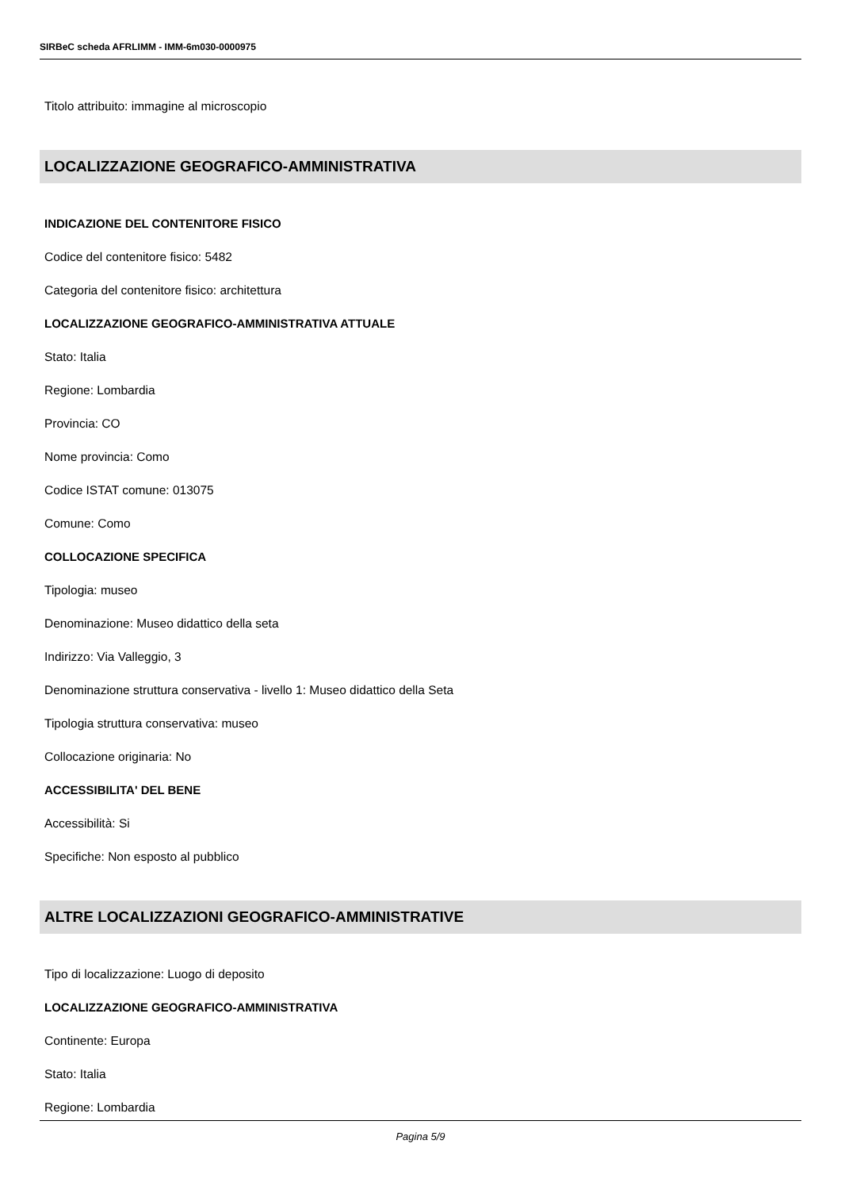SIRBeC scheda AFRLIMM - IMM-6m030-0000975
Titolo attribuito: immagine al microscopio
LOCALIZZAZIONE GEOGRAFICO-AMMINISTRATIVA
INDICAZIONE DEL CONTENITORE FISICO
Codice del contenitore fisico: 5482
Categoria del contenitore fisico: architettura
LOCALIZZAZIONE GEOGRAFICO-AMMINISTRATIVA ATTUALE
Stato: Italia
Regione: Lombardia
Provincia: CO
Nome provincia: Como
Codice ISTAT comune: 013075
Comune: Como
COLLOCAZIONE SPECIFICA
Tipologia: museo
Denominazione: Museo didattico della seta
Indirizzo: Via Valleggio, 3
Denominazione struttura conservativa - livello 1: Museo didattico della Seta
Tipologia struttura conservativa: museo
Collocazione originaria: No
ACCESSIBILITA' DEL BENE
Accessibilità: Si
Specifiche: Non esposto al pubblico
ALTRE LOCALIZZAZIONI GEOGRAFICO-AMMINISTRATIVE
Tipo di localizzazione: Luogo di deposito
LOCALIZZAZIONE GEOGRAFICO-AMMINISTRATIVA
Continente: Europa
Stato: Italia
Regione: Lombardia
Pagina 5/9